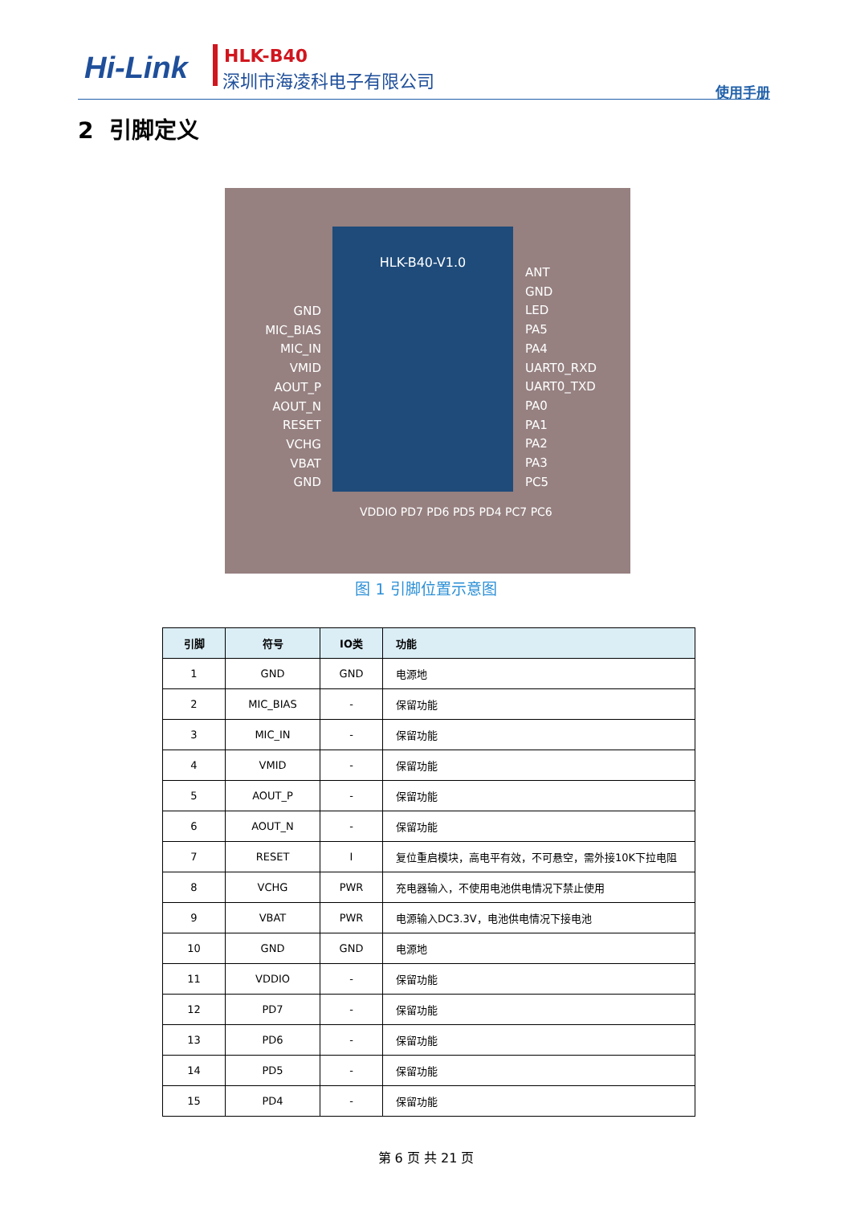Hi-Link HLK-B40
深圳市海凌科电子有限公司
使用手册
2 引脚定义
HLK-B40-V1.0
GND
MIC_BIAS
MIC_IN
VMID
AOUT_P
AOUT_N
RESET
VCHG
VBAT
GND
ANT
GND
LED
PA5
PA4
UART0_RXD
UART0_TXD
PA0
PA1
PA2
PA3
PC5
VDDIO PD7 PD6 PD5 PD4 PC7 PC6
图 1 引脚位置示意图
| 引脚 | 符号 | IO类 | 功能 |
| --- | --- | --- | --- |
| 1 | GND | GND | 电源地 |
| 2 | MIC_BIAS | - | 保留功能 |
| 3 | MIC_IN | - | 保留功能 |
| 4 | VMID | - | 保留功能 |
| 5 | AOUT_P | - | 保留功能 |
| 6 | AOUT_N | - | 保留功能 |
| 7 | RESET | I | 复位重启模块，高电平有效，不可悬空，需外接10K下拉电阻 |
| 8 | VCHG | PWR | 充电器输入，不使用电池供电情况下禁止使用 |
| 9 | VBAT | PWR | 电源输入DC3.3V，电池供电情况下接电池 |
| 10 | GND | GND | 电源地 |
| 11 | VDDIO | - | 保留功能 |
| 12 | PD7 | - | 保留功能 |
| 13 | PD6 | - | 保留功能 |
| 14 | PD5 | - | 保留功能 |
| 15 | PD4 | - | 保留功能 |
第 6 页 共 21 页